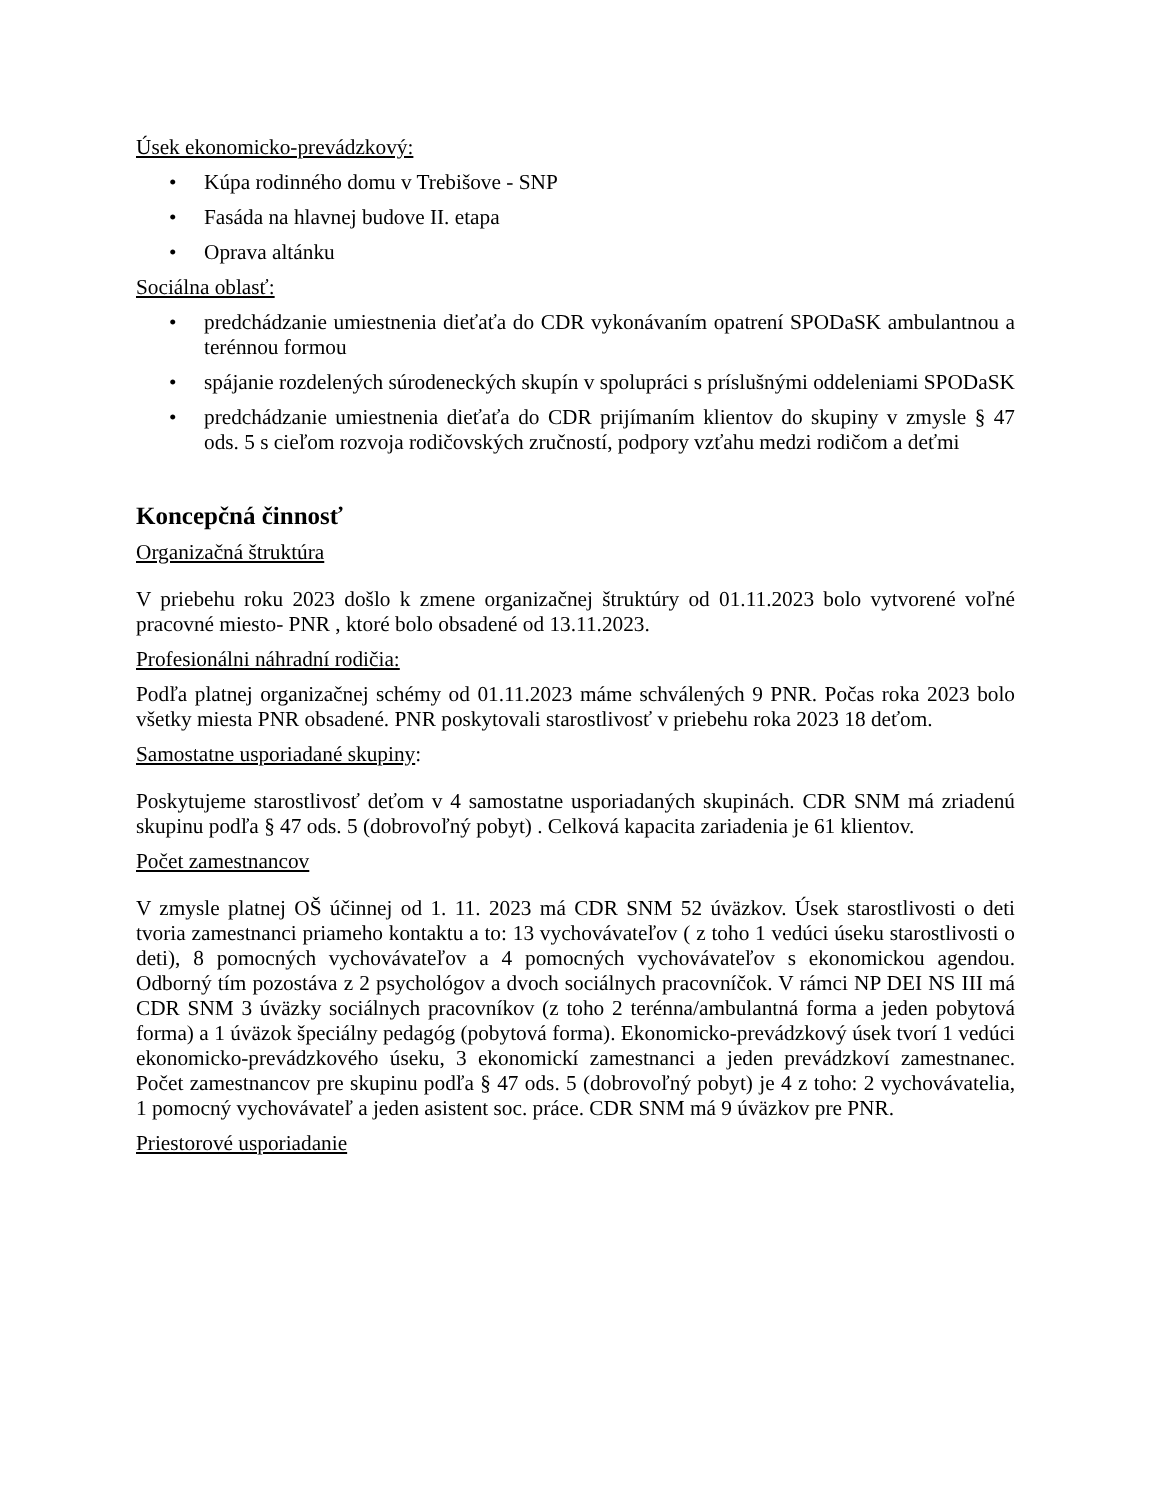Úsek ekonomicko-prevádzkový:
• Kúpa rodinného domu v Trebišove - SNP
• Fasáda na hlavnej budove II. etapa
• Oprava altánku
Sociálna oblasť:
• predchádzanie umiestnenia dieťaťa do CDR vykonávaním opatrení SPODaSK ambulantnou a terénnou formou
• spájanie rozdelených súrodeneckých skupín v spolupráci s príslušnými oddeleniami SPODaSK
• predchádzanie umiestnenia dieťaťa do CDR prijímaním klientov do skupiny v zmysle § 47 ods. 5 s cieľom rozvoja rodičovských zručností, podpory vzťahu medzi rodičom a deťmi
Koncepčná činnosť
Organizačná štruktúra
V priebehu roku 2023 došlo k zmene organizačnej štruktúry od 01.11.2023 bolo vytvorené voľné pracovné miesto- PNR , ktoré bolo obsadené od 13.11.2023.
Profesionálni náhradní rodičia:
Podľa platnej organizačnej schémy od 01.11.2023 máme schválených 9 PNR. Počas roka 2023 bolo všetky miesta PNR obsadené. PNR poskytovali starostlivosť v priebehu roka 2023 18 deťom.
Samostatne usporiadané skupiny:
Poskytujeme starostlivosť deťom v 4 samostatne usporiadaných skupinách. CDR SNM má zriadenú skupinu podľa § 47 ods. 5 (dobrovoľný pobyt) . Celková kapacita zariadenia je 61 klientov.
Počet zamestnancov
V zmysle platnej OŠ účinnej od 1. 11. 2023 má CDR SNM 52 úväzkov. Úsek starostlivosti o deti tvoria zamestnanci priameho kontaktu a to: 13 vychovávateľov ( z toho 1 vedúci úseku starostlivosti o deti), 8 pomocných vychovávateľov a 4 pomocných vychovávateľov s ekonomickou agendou. Odborný tím pozostáva z 2 psychológov a dvoch sociálnych pracovníčok. V rámci NP DEI NS III má CDR SNM 3 úväzky sociálnych pracovníkov (z toho 2 terénna/ambulantná forma a jeden pobytová forma) a 1 úväzok špeciálny pedagóg (pobytová forma). Ekonomicko-prevádzkový úsek tvorí 1 vedúci ekonomicko-prevádzkového úseku, 3 ekonomickí zamestnanci a jeden prevádzkoví zamestnanec. Počet zamestnancov pre skupinu podľa § 47 ods. 5 (dobrovoľný pobyt) je 4 z toho: 2 vychovávatelia, 1 pomocný vychovávateľ a jeden asistent soc. práce. CDR SNM má 9 úväzkov pre PNR.
Priestorové usporiadanie